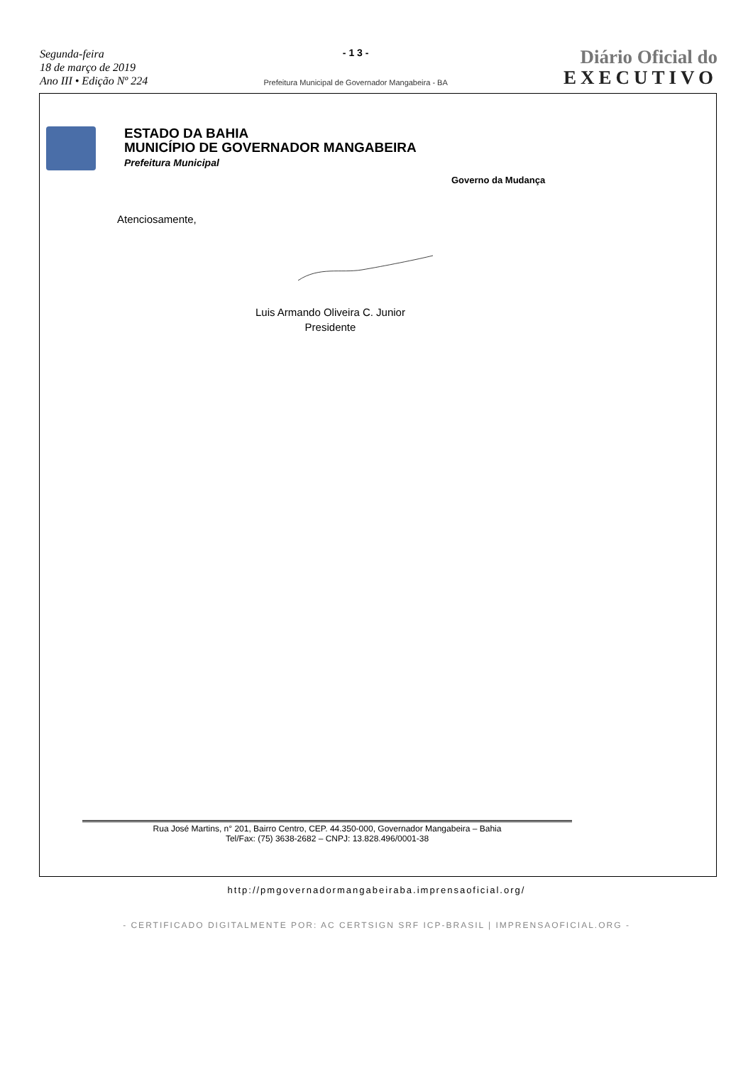Segunda-feira
18 de março de 2019
Ano III • Edição Nº 224
- 1 3 -
Prefeitura Municipal de Governador Mangabeira - BA
Diário Oficial do
EXECUTIVO
ESTADO DA BAHIA
MUNICÍPIO DE GOVERNADOR MANGABEIRA
Prefeitura Municipal
Governo da Mudança
Atenciosamente,
Luis Armando Oliveira C. Junior
Presidente
Rua José Martins, n° 201, Bairro Centro, CEP. 44.350-000, Governador Mangabeira – Bahia
Tel/Fax: (75) 3638-2682 – CNPJ: 13.828.496/0001-38
http://pmgovernadormangabeiraba.imprensaoficial.org/
- CERTIFICADO DIGITALMENTE POR: AC CERTSIGN SRF ICP-BRASIL | IMPRENSAOFICIAL.ORG -